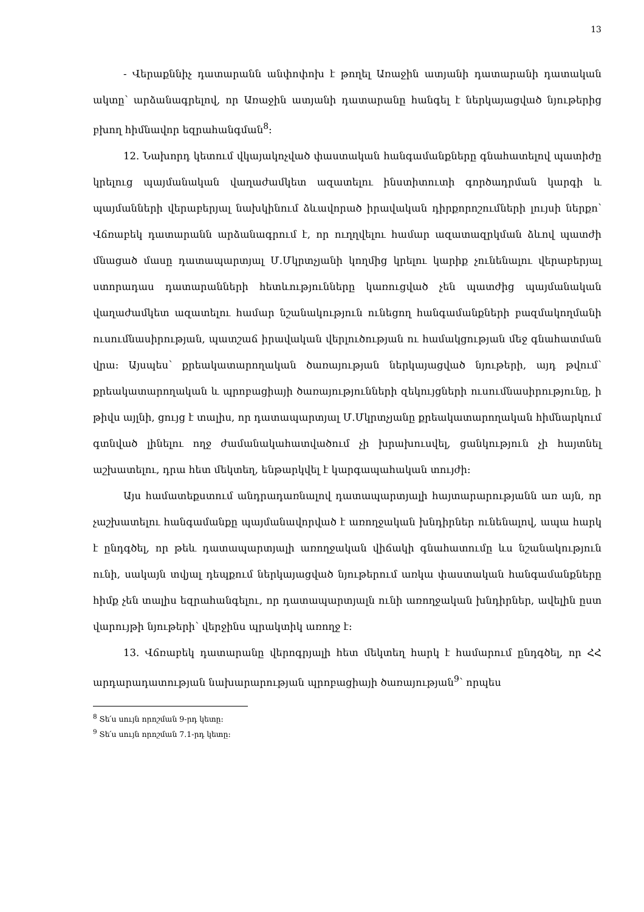13
- Վերաքննիչ դատարանն անփոփոխ է թողել Առաջին ատյանի դատարանի դատական ակտը՝ արձանագրելով, որ Առաջին ատյանի դատարանը հանգել է ներկայացված նյութերից բխող հիմնավոր եզրահանգման<sup>8</sup>:
12. Նախորդ կետում վկայակոչված փաստական հանգամանքները գնահատելով պատիժը կրելուց պայմանական վաղաժամկետ ազատելու ինստիտուտի գործադրման կարգի և պայմանների վերաբերյալ նախկինում ձևավորած իրավական դիրքորոշումների լույսի ներքո՝ Վճռաբեկ դատարանն արձանագրում է, որ ուղղվելու համար ազատազրկման ձևով պատժի մնացած մասը դատապարտյալ Մ.Մկրտչյանի կողմից կրելու կարիք չունենալու վերաբերյալ ստորադաս դատարանների հետևությունները կառուցված չեն պատժից պայմանական վաղաժամկետ ազատելու համար նշանակություն ունեցող հանգամանքների բազմակողմանի ուսումնասիրության, պատշաճ իրավական վերլուծության ու համակցության մեջ գնահատման վրա: Այսպես՝ քրեակատարողական ծառայության ներկայացված նյութերի, այդ թվում՝ քրեակատարողական և պրոբացիայի ծառայությունների զեկույցների ուսումնասիրությունը, ի թիվս այլնի, ցույց է տալիս, որ դատապարտյալ Մ.Մկրտչյանը քրեակատարողական հիմնարկում գտնված լինելու ողջ ժամանակահատվածում չի խրախուսվել, ցանկություն չի հայտնել աշխատելու, դրա հետ մեկտեղ, ենթարկվել է կարգապահական տույժի:
Այս համատեքստում անդրադառնալով դատապարտյալի հայտարարությանն առ այն, որ չաշխատելու հանգամանքը պայմանավորված է առողջական խնդիրներ ունենալով, ապա հարկ է ընդգծել, որ թեև դատապարտյալի առողջական վիճակի գնահատումը ևս նշանակություն ունի, սակայն տվյալ դեպքում ներկայացված նյութերում առկա փաստական հանգամանքները հիմք չեն տալիս եզրահանգելու, որ դատապարտյալն ունի առողջական խնդիրներ, ավելին ըստ վարույթի նյութերի՝ վերջինս պրակտիկ առողջ է:
13. Վճռաբեկ դատարանը վերոգրյալի հետ մեկտեղ հարկ է համարում ընդգծել, որ ՀՀ արդարադատության նախարարության պրոբացիայի ծառայության<sup>9</sup>՝ որպես
<sup>8</sup> Տե՛ս սույն որոշման 9-րդ կետը:
<sup>9</sup> Տե՛ս սույն որոշման 7.1-րդ կետը: